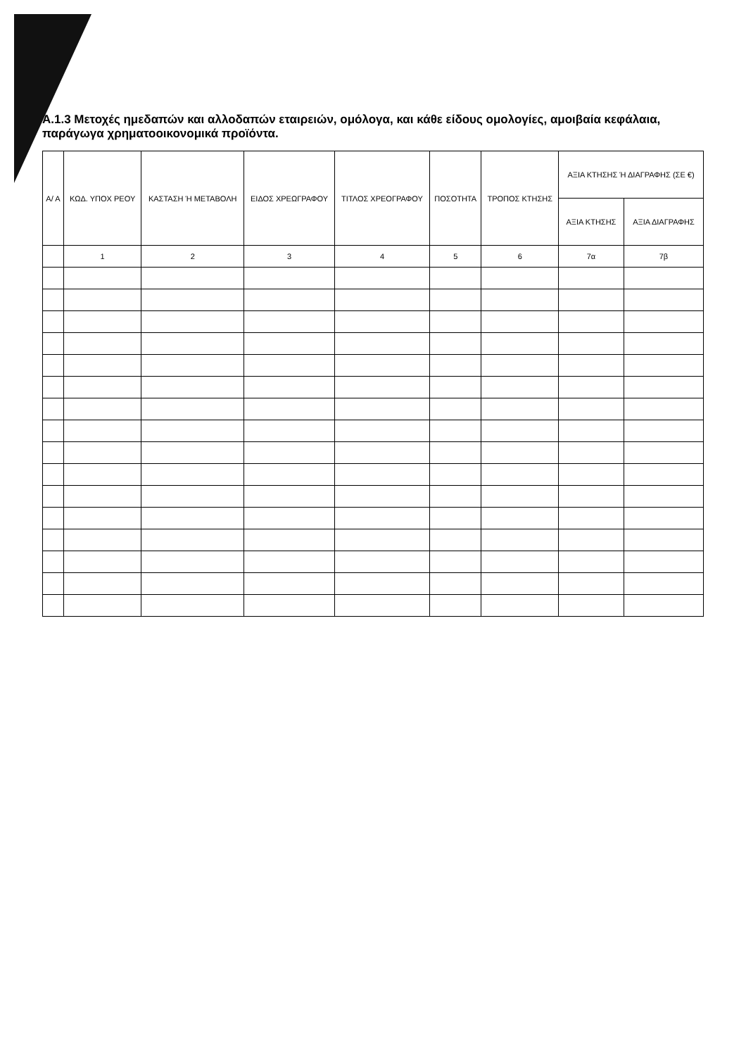Α.1.3 Μετοχές ημεδαπών και αλλοδαπών εταιρειών, ομόλογα, και κάθε είδους ομολογίες, αμοιβαία κεφάλαια, παράγωγα χρηματοοικονομικά προϊόντα.
| Α/ Α | ΚΩΔ. ΥΠΟΧ ΡΕΟΥ | ΚΑΣΤΑΣΗ Ή ΜΕΤΑΒΟΛΗ | ΕΙΔΟΣ ΧΡΕΩΓΡΑΦΟΥ | ΤΙΤΛΟΣ ΧΡΕΟΓΡΑΦΟΥ | ΠΟΣΟΤΗΤΑ | ΤΡΟΠΟΣ ΚΤΗΣΗΣ | ΑΞΙΑ ΚΤΗΣΗΣ Ή ΔΙΑΓΡΑΦΗΣ (ΣΕ €) | |
| --- | --- | --- | --- | --- | --- | --- | --- | --- |
| | | | | | | | ΑΞΙΑ ΚΤΗΣΗΣ | ΑΞΙΑ ΔΙΑΓΡΑΦΗΣ |
| | 1 | 2 | 3 | 4 | 5 | 6 | 7α | 7β |